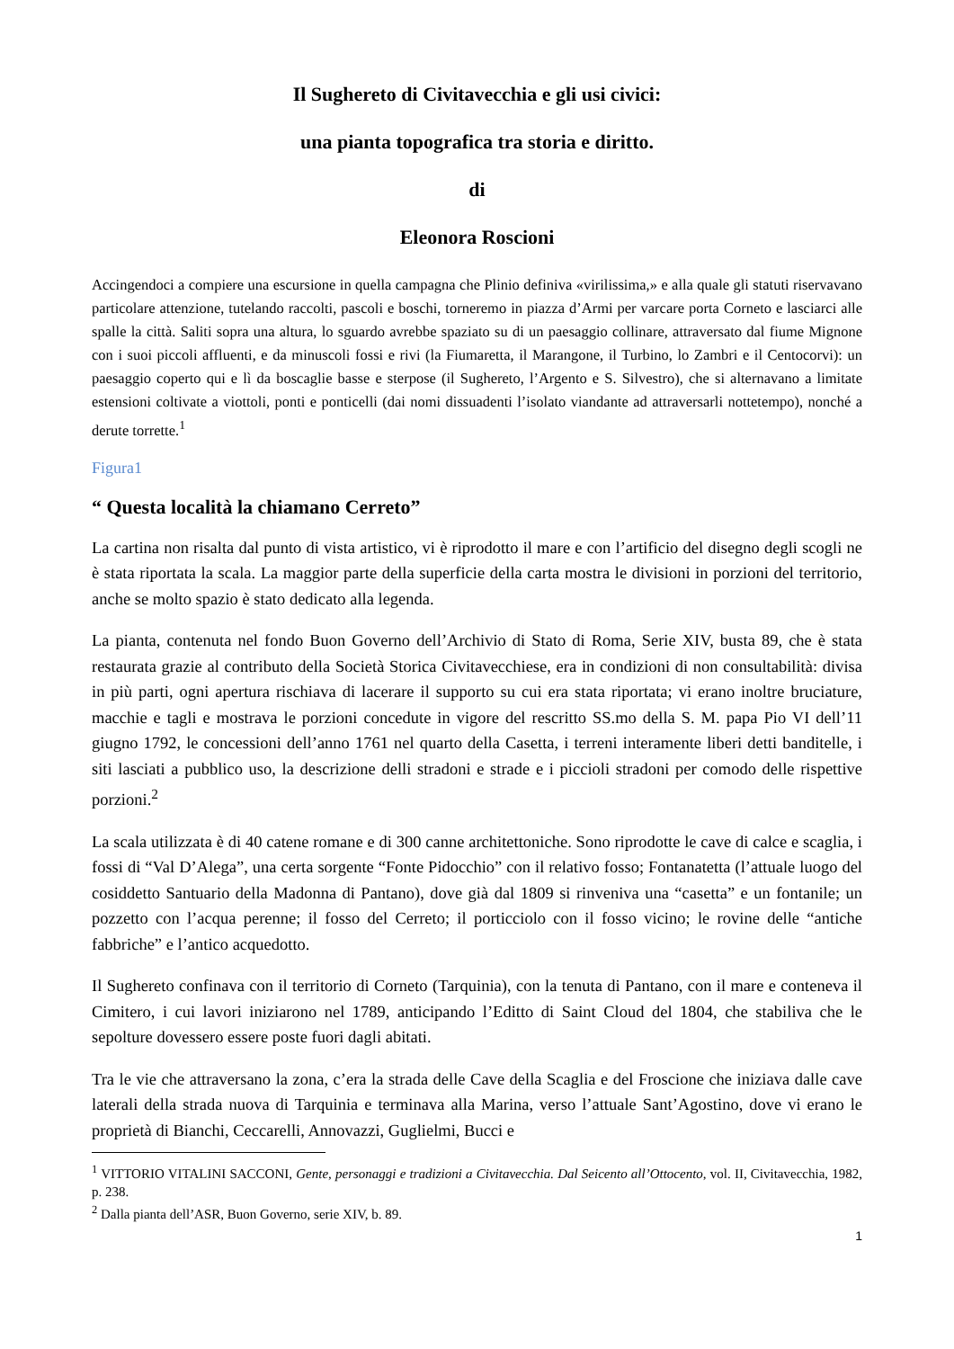Il Sughereto di Civitavecchia e gli usi civici:
una pianta topografica tra storia e diritto.
di
Eleonora Roscioni
Accingendoci a compiere una escursione in quella campagna che Plinio definiva «virilissima,» e alla quale gli statuti riservavano particolare attenzione, tutelando raccolti, pascoli e boschi, torneremo in piazza d’Armi per varcare porta Corneto e lasciarci alle spalle la città. Saliti sopra una altura, lo sguardo avrebbe spaziato su di un paesaggio collinare, attraversato dal fiume Mignone con i suoi piccoli affluenti, e da minuscoli fossi e rivi (la Fiumaretta, il Marangone, il Turbino, lo Zambri e il Centocorvi): un paesaggio coperto qui e lì da boscaglie basse e sterpose (il Sughereto, l’Argento e S. Silvestro), che si alternavano a limitate estensioni coltivate a viottoli, ponti e ponticelli (dai nomi dissuadenti l’isolato viandante ad attraversarli nottetempo), nonché a derute torrette.<sup>1</sup>
Figura1
“ Questa località la chiamano Cerreto”
La cartina non risalta dal punto di vista artistico, vi è riprodotto il mare e con l’artificio del disegno degli scogli ne è stata riportata la scala. La maggior parte della superficie della carta mostra le divisioni in porzioni del territorio, anche se molto spazio è stato dedicato alla legenda.
La pianta, contenuta nel fondo Buon Governo dell’Archivio di Stato di Roma, Serie XIV, busta 89, che è stata restaurata grazie al contributo della Società Storica Civitavecchiese, era in condizioni di non consultabilità: divisa in più parti, ogni apertura rischiava di lacerare il supporto su cui era stata riportata; vi erano inoltre bruciature, macchie e tagli e mostrava le porzioni concedute in vigore del rescritto SS.mo della S. M. papa Pio VI dell’11 giugno 1792, le concessioni dell’anno 1761 nel quarto della Casetta, i terreni interamente liberi detti banditelle, i siti lasciati a pubblico uso, la descrizione delli stradoni e strade e i piccioli stradoni per comodo delle rispettive porzioni.<sup>2</sup>
La scala utilizzata è di 40 catene romane e di 300 canne architettoniche. Sono riprodotte le cave di calce e scaglia, i fossi di “Val D’Alega”, una certa sorgente “Fonte Pidocchio” con il relativo fosso; Fontanatetta (l’attuale luogo del cosiddetto Santuario della Madonna di Pantano), dove già dal 1809 si rinveniva una “casetta” e un fontanile; un pozzetto con l’acqua perenne; il fosso del Cerreto; il porticciolo con il fosso vicino; le rovine delle “antiche fabbriche” e l’antico acquedotto.
Il Sughereto confinava con il territorio di Corneto (Tarquinia), con la tenuta di Pantano, con il mare e conteneva il Cimitero, i cui lavori iniziarono nel 1789, anticipando l’Editto di Saint Cloud del 1804, che stabiliva che le sepolture dovessero essere poste fuori dagli abitati.
Tra le vie che attraversano la zona, c’era la strada delle Cave della Scaglia e del Froscione che iniziava dalle cave laterali della strada nuova di Tarquinia e terminava alla Marina, verso l’attuale Sant’Agostino, dove vi erano le proprietà di Bianchi, Ceccarelli, Annovazzi, Guglielmi, Bucci e
<sup>1</sup> VITTORIO VITALINI SACCONI, Gente, personaggi e tradizioni a Civitavecchia. Dal Seicento all’Ottocento, vol. II, Civitavecchia, 1982, p. 238.
<sup>2</sup> Dalla pianta dell’ASR, Buon Governo, serie XIV, b. 89.
1